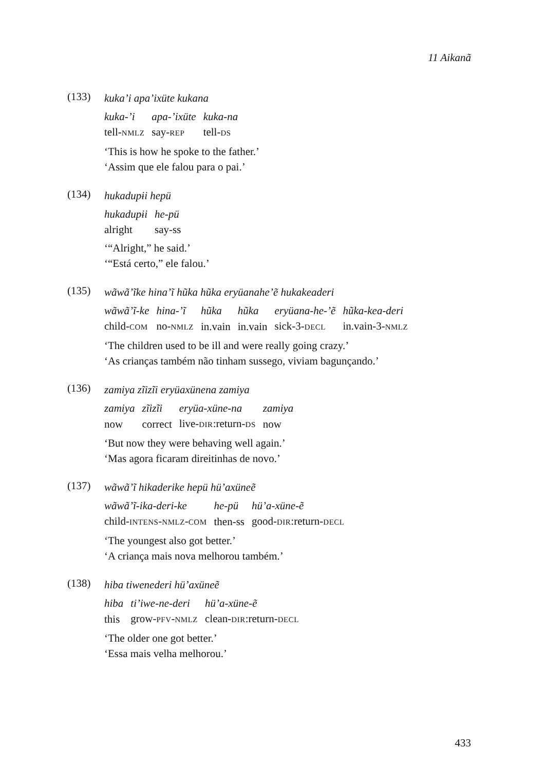11 Aikanã
(133)
kuka’i apa’ixüte kukana
| kuka-’i | apa-’ixüte | kuka-na |
| tell- NMLZ | say- REP | tell- DS |
‘This is how he spoke to the father.’
‘Assim que ele falou para o pai.’
(134)
hukadupɨi hepü
| hukadupɨi | he-pü |
| alright | say-ss |
‘“Alright,” he said.’
‘“Está certo,” ele falou.’
(135)
wãwã’ĩke hina’ĩ hũka hũka eryüanahe’ẽ hukakeaderi
| wãwã’ĩ-ke | hina-’ĩ | hũka | hũka | eryüana-he-’ẽ | hũka-kea-deri |
| child- COM | no- NMLZ | in.vain | in.vain | sick-3- DECL | in.vain-3- NMLZ |
‘The children used to be ill and were really going crazy.’
‘As crianças também não tinham sussego, viviam bagunçando.’
(136)
zamiya zĩizĩi eryüaxünena zamiya
| zamiya | zĩizĩi | eryüa-xüne-na | zamiya |
| now | correct | live- DIR :return- DS | now |
‘But now they were behaving well again.’
‘Mas agora ficaram direitinhas de novo.’
(137)
wãwã’ĩ hikaderike hepü hü’axüneẽ
| wãwã’ĩ-ika-deri-ke | he-pü | hü’a-xüne-ẽ |
| child- INTENS - NMLZ - COM | then-ss | good- DIR :return- DECL |
‘The youngest also got better.’
‘A criança mais nova melhorou também.’
(138)
hiba tiwenederi hü’axüneẽ
| hiba | ti’iwe-ne-deri | hü’a-xüne-ẽ |
| this | grow- PFV - NMLZ | clean- DIR :return- DECL |
‘The older one got better.’
‘Essa mais velha melhorou.’
433